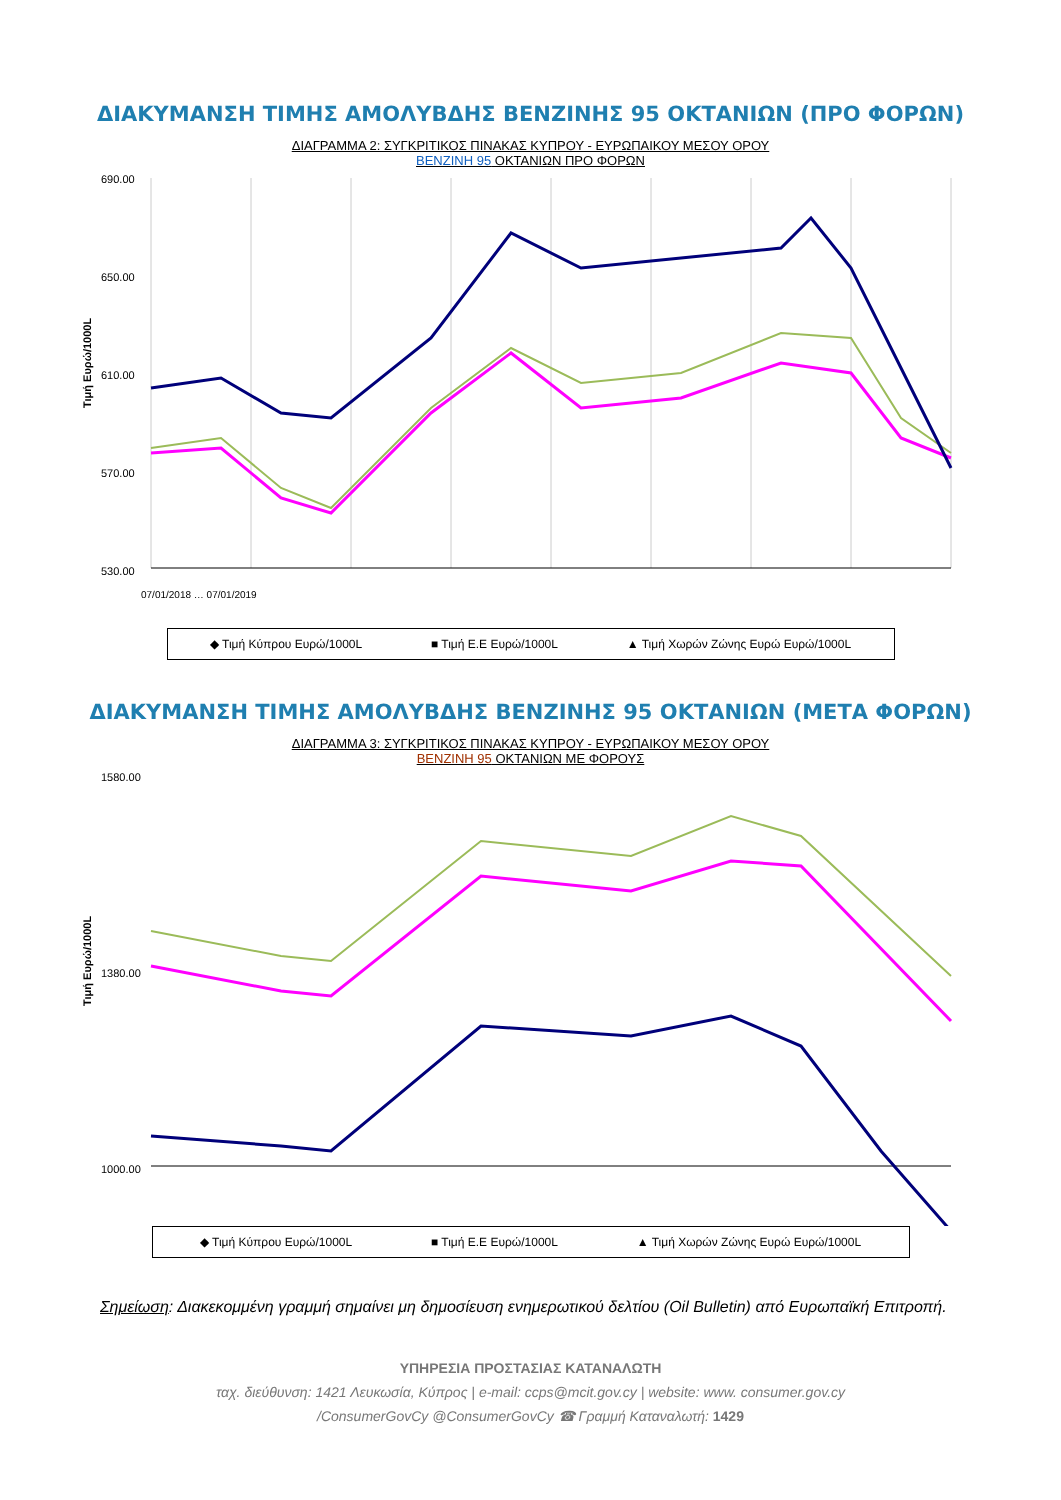ΔΙΑΚΥΜΑΝΣΗ ΤΙΜΗΣ ΑΜΟΛΥΒΔΗΣ ΒΕΝΖΙΝΗΣ 95 ΟΚΤΑΝΙΩΝ (ΠΡΟ ΦΟΡΩΝ)
ΔΙΑΓΡΑΜΜΑ 2: ΣΥΓΚΡΙΤΙΚΟΣ ΠΙΝΑΚΑΣ ΚΥΠΡΟΥ - ΕΥΡΩΠΑΙΚΟΥ ΜΕΣΟΥ ΟΡΟΥ
ΒΕΝΖΙΝΗ 95 ΟΚΤΑΝΙΩΝ ΠΡΟ ΦΟΡΩΝ
Τιμή Ευρώ/1000L
690.00
650.00
610.00
570.00
530.00
07/01/2018 … 07/01/2019
◆ Τιμή Κύπρου Ευρώ/1000L ■ Τιμή Ε.Ε Ευρώ/1000L ▲ Τιμή Χωρών Ζώνης Ευρώ Ευρώ/1000L
ΔΙΑΚΥΜΑΝΣΗ ΤΙΜΗΣ ΑΜΟΛΥΒΔΗΣ ΒΕΝΖΙΝΗΣ 95 ΟΚΤΑΝΙΩΝ (ΜΕΤΑ ΦΟΡΩΝ)
ΔΙΑΓΡΑΜΜΑ 3: ΣΥΓΚΡΙΤΙΚΟΣ ΠΙΝΑΚΑΣ ΚΥΠΡΟΥ - ΕΥΡΩΠΑΙΚΟΥ ΜΕΣΟΥ ΟΡΟΥ
ΒΕΝΖΙΝΗ 95 ΟΚΤΑΝΙΩΝ ΜΕ ΦΟΡΟΥΣ
Τιμή Ευρώ/1000L
1580.00
1380.00
1000.00
◆ Τιμή Κύπρου Ευρώ/1000L ■ Τιμή Ε.Ε Ευρώ/1000L ▲ Τιμή Χωρών Ζώνης Ευρώ Ευρώ/1000L
Σημείωση: Διακεκομμένη γραμμή σημαίνει μη δημοσίευση ενημερωτικού δελτίου (Oil Bulletin) από Ευρωπαϊκή Επιτροπή.
ΥΠΗΡΕΣΙΑ ΠΡΟΣΤΑΣΙΑΣ ΚΑΤΑΝΑΛΩΤΗ
ταχ. διεύθυνση: 1421 Λευκωσία, Κύπρος | e-mail: ccps@mcit.gov.cy | website: www. consumer.gov.cy
/ConsumerGovCy @ConsumerGovCy ☎ Γραμμή Καταναλωτή: 1429